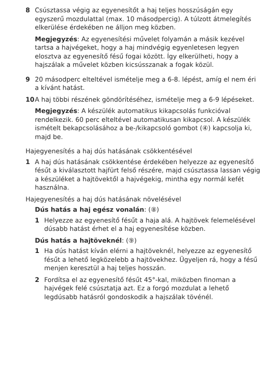8 Csúsztassa végig az egyenesítőt a haj teljes hosszúságán egy egyszerű mozdulattal (max. 10 másodpercig). A túlzott átmelegítés elkerülése érdekében ne álljon meg közben.
Megjegyzés: Az egyenesítési művelet folyamán a másik kezével tartsa a hajvégeket, hogy a haj mindvégig egyenletesen legyen elosztva az egyenesítő fésű fogai között. Így elkerülheti, hogy a hajszálak a művelet közben kicsússzanak a fogak közül.
9 20 másodperc elteltével ismételje meg a 6-8. lépést, amíg el nem éri a kívánt hatást.
10 A haj többi részének göndörítéséhez, ismételje meg a 6-9 lépéseket.
Megjegyzés: A készülék automatikus kikapcsolás funkcióval rendelkezik. 60 perc elteltével automatikusan kikapcsol. A készülék ismételt bekapcsolásához a be-/kikapcsoló gombot (④) kapcsolja ki, majd be.
Hajegyenesítés a haj dús hatásának csökkentésével
1 A haj dús hatásának csökkentése érdekében helyezze az egyenesítő fésűt a kiválasztott hajfürt felső részére, majd csúsztassa lassan végig a készüléket a hajtövektől a hajvégekig, mintha egy normál kefét használna.
Hajegyenesítés a haj dús hatásának növelésével
Dús hatás a haj egész vonalán: (⑧)
1 Helyezze az egyenesítő fésűt a haja alá. A hajtövek felemelésével dúsabb hatást érhet el a haj egyenesítése közben.
Dús hatás a hajtöveknél: (⑨)
1 Ha dús hatást kíván elérni a hajtöveknél, helyezze az egyenesítő fésűt a lehető legközelebb a hajtövekhez. Ügyeljen rá, hogy a fésű menjen keresztül a haj teljes hosszán.
2 Fordítsa el az egyenesítő fésűt 45°-kal, miközben finoman a hajvégek felé csúsztatja azt. Ez a forgó mozdulat a lehető legdúsabb hatásról gondoskodik a hajszálak tövénél.